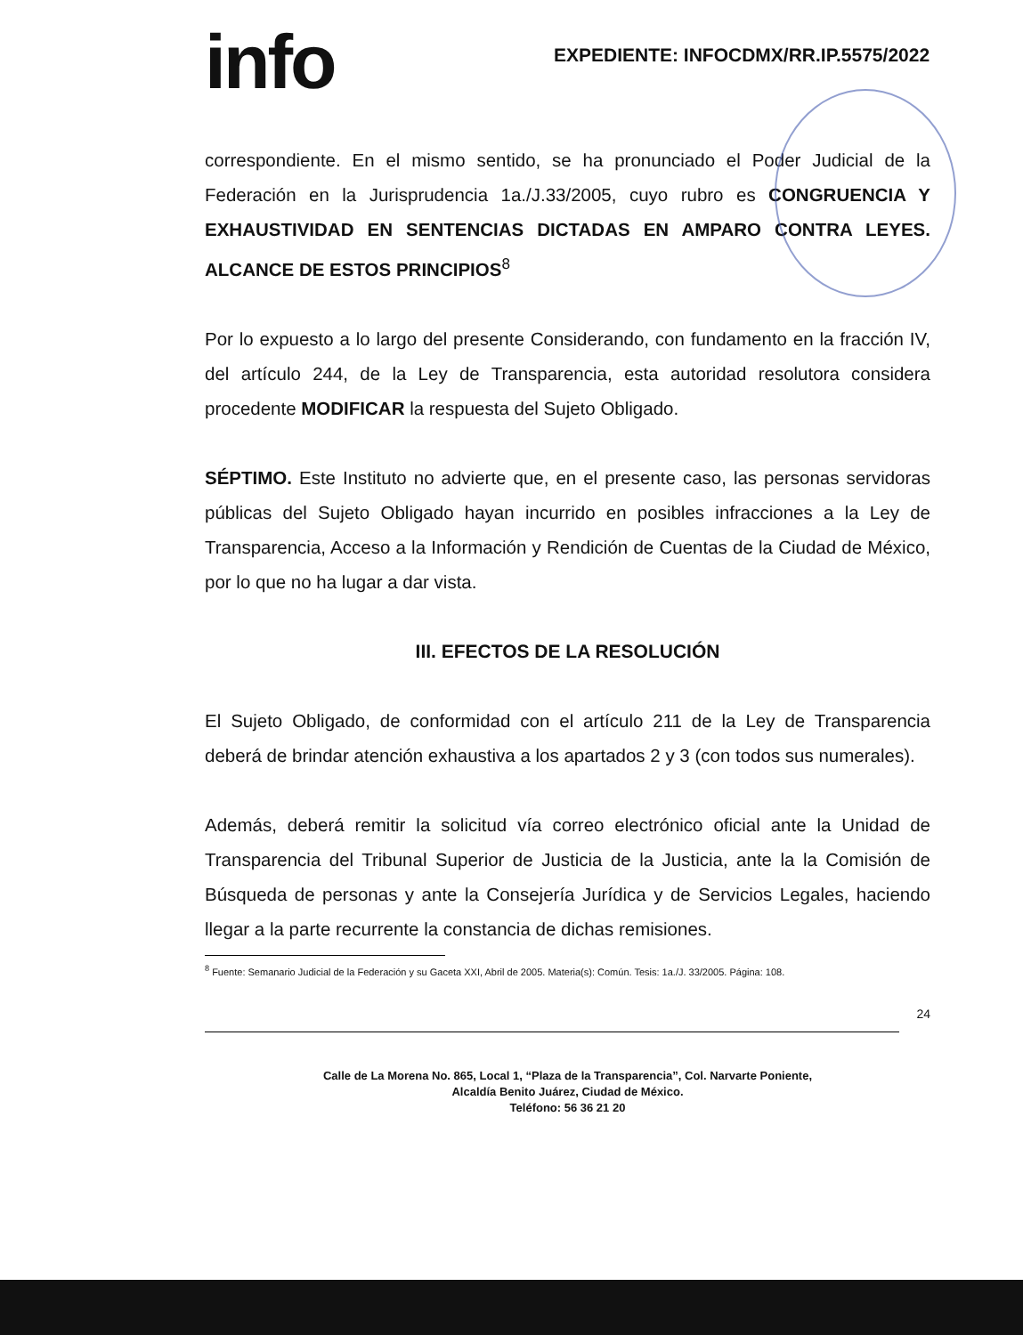info
EXPEDIENTE: INFOCDMX/RR.IP.5575/2022
correspondiente. En el mismo sentido, se ha pronunciado el Poder Judicial de la Federación en la Jurisprudencia 1a./J.33/2005, cuyo rubro es CONGRUENCIA Y EXHAUSTIVIDAD EN SENTENCIAS DICTADAS EN AMPARO CONTRA LEYES. ALCANCE DE ESTOS PRINCIPIOS<sup>8</sup>
Por lo expuesto a lo largo del presente Considerando, con fundamento en la fracción IV, del artículo 244, de la Ley de Transparencia, esta autoridad resolutora considera procedente MODIFICAR la respuesta del Sujeto Obligado.
SÉPTIMO. Este Instituto no advierte que, en el presente caso, las personas servidoras públicas del Sujeto Obligado hayan incurrido en posibles infracciones a la Ley de Transparencia, Acceso a la Información y Rendición de Cuentas de la Ciudad de México, por lo que no ha lugar a dar vista.
III. EFECTOS DE LA RESOLUCIÓN
El Sujeto Obligado, de conformidad con el artículo 211 de la Ley de Transparencia deberá de brindar atención exhaustiva a los apartados 2 y 3 (con todos sus numerales).
Además, deberá remitir la solicitud vía correo electrónico oficial ante la Unidad de Transparencia del Tribunal Superior de Justicia de la Justicia, ante la la Comisión de Búsqueda de personas y ante la Consejería Jurídica y de Servicios Legales, haciendo llegar a la parte recurrente la constancia de dichas remisiones.
<sup>8</sup> Fuente: Semanario Judicial de la Federación y su Gaceta XXI, Abril de 2005. Materia(s): Común. Tesis: 1a./J. 33/2005. Página: 108.
24
Calle de La Morena No. 865, Local 1, “Plaza de la Transparencia”, Col. Narvarte Poniente,
Alcaldía Benito Juárez, Ciudad de México.
Teléfono: 56 36 21 20